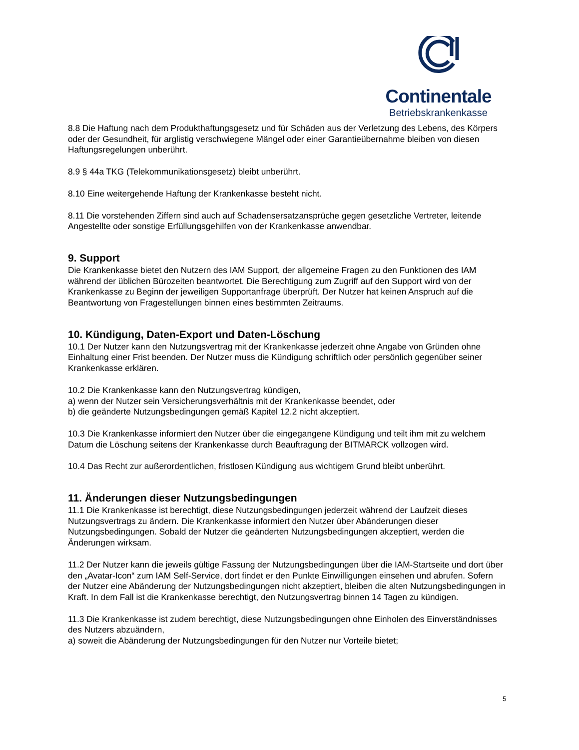Continentale
Betriebskrankenkasse
8.8 Die Haftung nach dem Produkthaftungsgesetz und für Schäden aus der Verletzung des Lebens, des Körpers oder der Gesundheit, für arglistig verschwiegene Mängel oder einer Garantieübernahme bleiben von diesen Haftungsregelungen unberührt.
8.9 § 44a TKG (Telekommunikationsgesetz) bleibt unberührt.
8.10 Eine weitergehende Haftung der Krankenkasse besteht nicht.
8.11 Die vorstehenden Ziffern sind auch auf Schadensersatzansprüche gegen gesetzliche Vertreter, leitende Angestellte oder sonstige Erfüllungsgehilfen von der Krankenkasse anwendbar.
9. Support
Die Krankenkasse bietet den Nutzern des IAM Support, der allgemeine Fragen zu den Funktionen des IAM während der üblichen Bürozeiten beantwortet. Die Berechtigung zum Zugriff auf den Support wird von der Krankenkasse zu Beginn der jeweiligen Supportanfrage überprüft. Der Nutzer hat keinen Anspruch auf die Beantwortung von Fragestellungen binnen eines bestimmten Zeitraums.
10. Kündigung, Daten-Export und Daten-Löschung
10.1 Der Nutzer kann den Nutzungsvertrag mit der Krankenkasse jederzeit ohne Angabe von Gründen ohne Einhaltung einer Frist beenden. Der Nutzer muss die Kündigung schriftlich oder persönlich gegenüber seiner Krankenkasse erklären.
10.2 Die Krankenkasse kann den Nutzungsvertrag kündigen,
a) wenn der Nutzer sein Versicherungsverhältnis mit der Krankenkasse beendet, oder
b) die geänderte Nutzungsbedingungen gemäß Kapitel 12.2 nicht akzeptiert.
10.3 Die Krankenkasse informiert den Nutzer über die eingegangene Kündigung und teilt ihm mit zu welchem Datum die Löschung seitens der Krankenkasse durch Beauftragung der BITMARCK vollzogen wird.
10.4 Das Recht zur außerordentlichen, fristlosen Kündigung aus wichtigem Grund bleibt unberührt.
11. Änderungen dieser Nutzungsbedingungen
11.1 Die Krankenkasse ist berechtigt, diese Nutzungsbedingungen jederzeit während der Laufzeit dieses Nutzungsvertrags zu ändern. Die Krankenkasse informiert den Nutzer über Abänderungen dieser Nutzungsbedingungen. Sobald der Nutzer die geänderten Nutzungsbedingungen akzeptiert, werden die Änderungen wirksam.
11.2 Der Nutzer kann die jeweils gültige Fassung der Nutzungsbedingungen über die IAM-Startseite und dort über den „Avatar-Icon“ zum IAM Self-Service, dort findet er den Punkte Einwilligungen einsehen und abrufen. Sofern der Nutzer eine Abänderung der Nutzungsbedingungen nicht akzeptiert, bleiben die alten Nutzungsbedingungen in Kraft. In dem Fall ist die Krankenkasse berechtigt, den Nutzungsvertrag binnen 14 Tagen zu kündigen.
11.3 Die Krankenkasse ist zudem berechtigt, diese Nutzungsbedingungen ohne Einholen des Einverständnisses des Nutzers abzuändern,
a) soweit die Abänderung der Nutzungsbedingungen für den Nutzer nur Vorteile bietet;
5